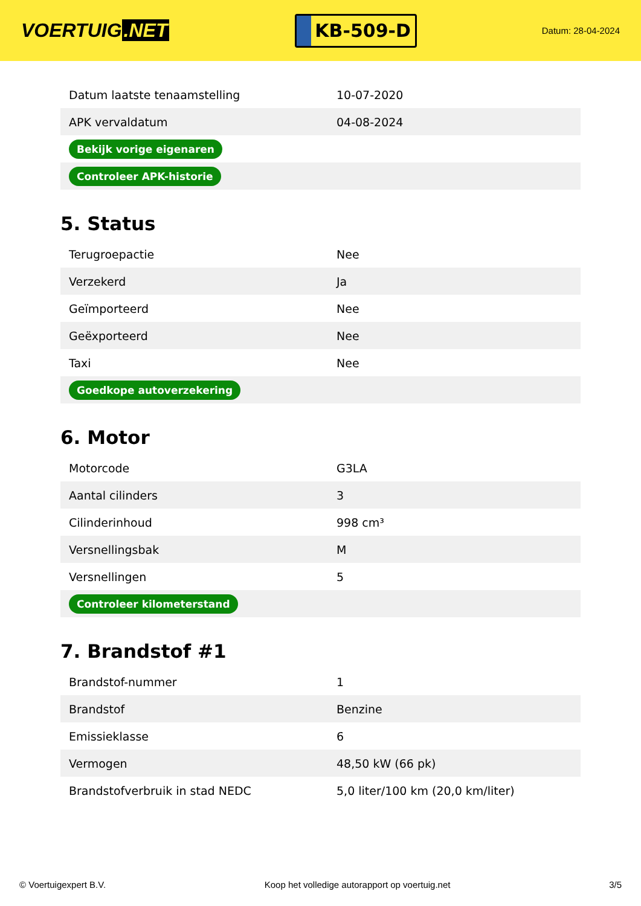VOERTUIG.NET
KB-509-D
Datum: 28-04-2024
| Datum laatste tenaamstelling | 10-07-2020 |
| APK vervaldatum | 04-08-2024 |
| Bekijk vorige eigenaren | |
| Controleer APK-historie | |
5. Status
| Terugroepactie | Nee |
| Verzekerd | Ja |
| Geïmporteerd | Nee |
| Geëxporteerd | Nee |
| Taxi | Nee |
| Goedkope autoverzekering | |
6. Motor
| Motorcode | G3LA |
| Aantal cilinders | 3 |
| Cilinderinhoud | 998 cm³ |
| Versnellingsbak | M |
| Versnellingen | 5 |
| Controleer kilometerstand | |
7. Brandstof #1
| Brandstof-nummer | 1 |
| Brandstof | Benzine |
| Emissieklasse | 6 |
| Vermogen | 48,50 kW (66 pk) |
| Brandstofverbruik in stad NEDC | 5,0 liter/100 km (20,0 km/liter) |
© Voertuigexpert B.V. Koop het volledige autorapport op voertuig.net 3/5